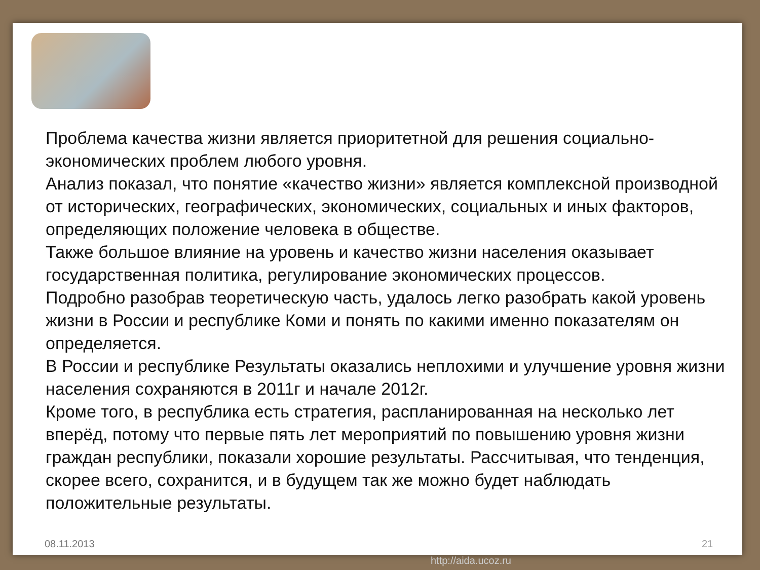Проблема качества жизни является приоритетной для решения социально-экономических проблем любого уровня.
Анализ показал, что понятие «качество жизни» является комплексной производной от исторических, географических, экономических, социальных и иных факторов, определяющих положение человека в обществе.
Также большое влияние на уровень и качество жизни населения оказывает государственная политика, регулирование экономических процессов.
Подробно разобрав теоретическую часть, удалось легко разобрать какой уровень жизни в России и республике Коми и понять по какими именно показателям он определяется.
В России и республике Результаты оказались неплохими и улучшение уровня жизни населения сохраняются в 2011г и начале 2012г.
Кроме того, в республика есть стратегия, распланированная на несколько лет вперёд, потому что первые пять лет мероприятий по повышению уровня жизни граждан республики, показали хорошие результаты. Рассчитывая, что тенденция, скорее всего, сохранится, и в будущем так же можно будет наблюдать положительные результаты.
08.11.2013 21
http://aida.ucoz.ru